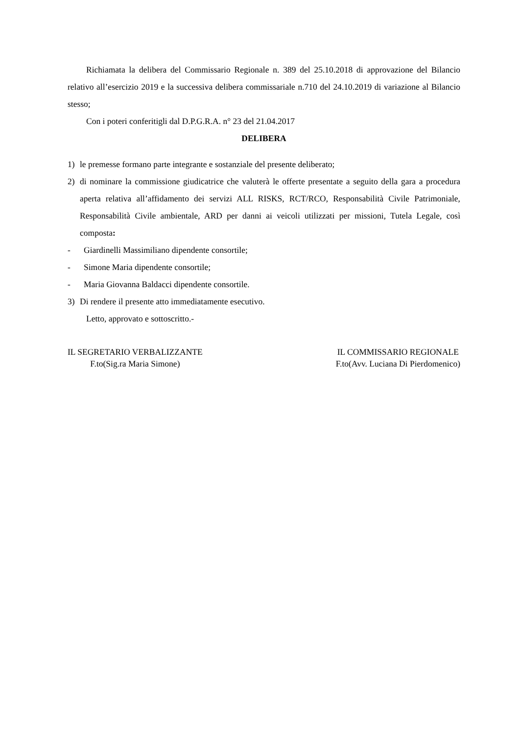Richiamata la delibera del Commissario Regionale n. 389 del 25.10.2018 di approvazione del Bilancio relativo all’esercizio 2019 e la successiva delibera commissariale n.710 del 24.10.2019 di variazione al Bilancio stesso;
Con i poteri conferitigli dal D.P.G.R.A. n° 23 del 21.04.2017
DELIBERA
1) le premesse formano parte integrante e sostanziale del presente deliberato;
2) di nominare la commissione giudicatrice che valuterà le offerte presentate a seguito della gara a procedura aperta relativa all’affidamento dei servizi ALL RISKS, RCT/RCO, Responsabilità Civile Patrimoniale, Responsabilità Civile ambientale, ARD per danni ai veicoli utilizzati per missioni, Tutela Legale, così composta:
- Giardinelli Massimiliano dipendente consortile;
- Simone Maria dipendente consortile;
- Maria Giovanna Baldacci dipendente consortile.
3) Di rendere il presente atto immediatamente esecutivo.
Letto, approvato e sottoscritto.-
IL SEGRETARIO VERBALIZZANTE
F.to(Sig.ra Maria Simone)
IL COMMISSARIO REGIONALE
F.to(Avv. Luciana Di Pierdomenico)